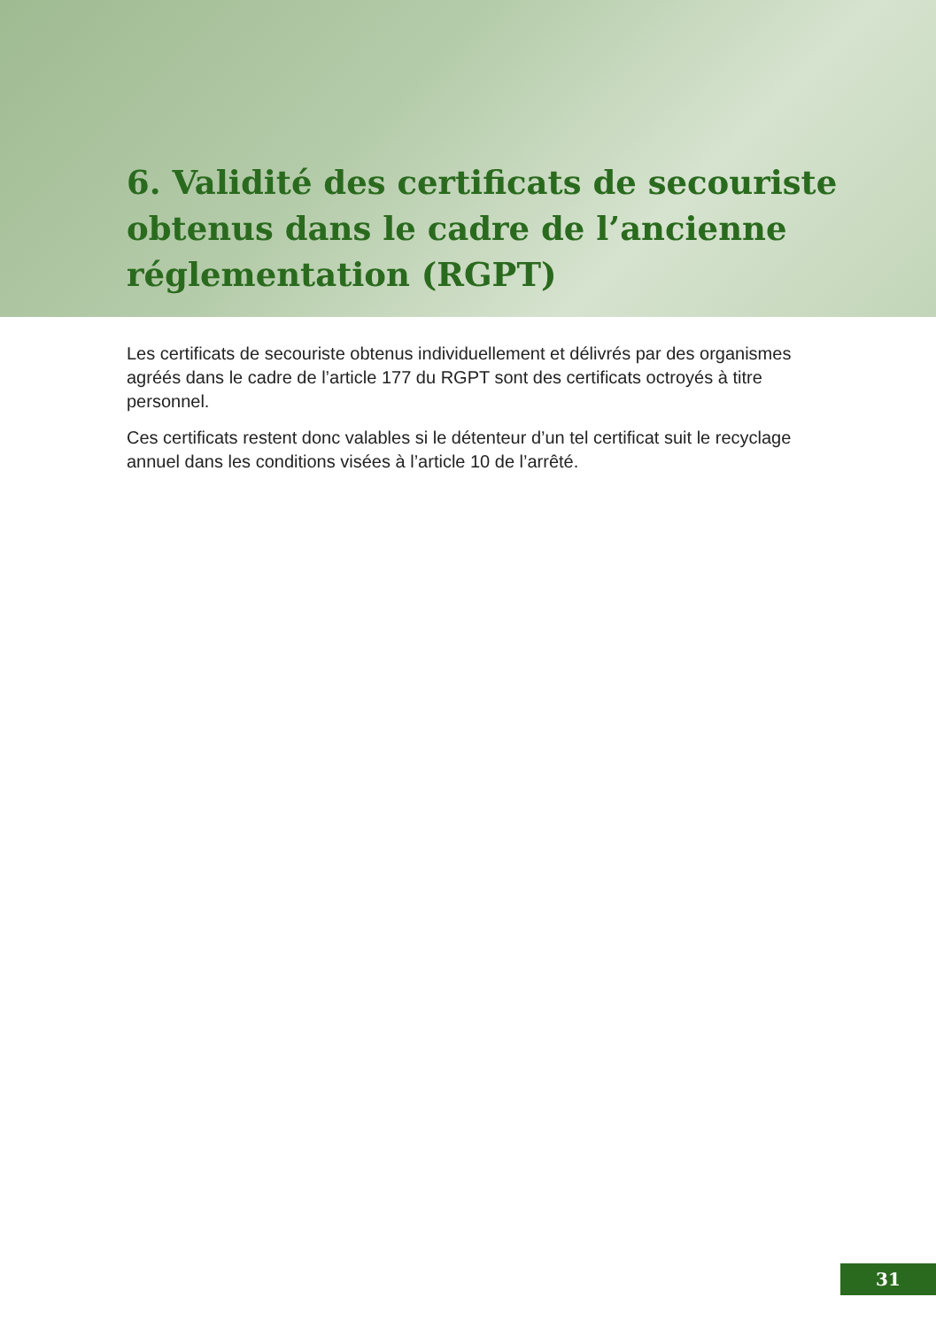6. Validité des certificats de secouriste obtenus dans le cadre de l’ancienne réglementation (RGPT)
Les certificats de secouriste obtenus individuellement et délivrés par des organis­mes agréés dans le cadre de l’article 177 du RGPT sont des certificats octroyés à titre personnel.
Ces certificats restent donc valables si le détenteur d’un tel certificat suit le recy­clage annuel dans les conditions visées à l’article 10 de l’arrêté.
31